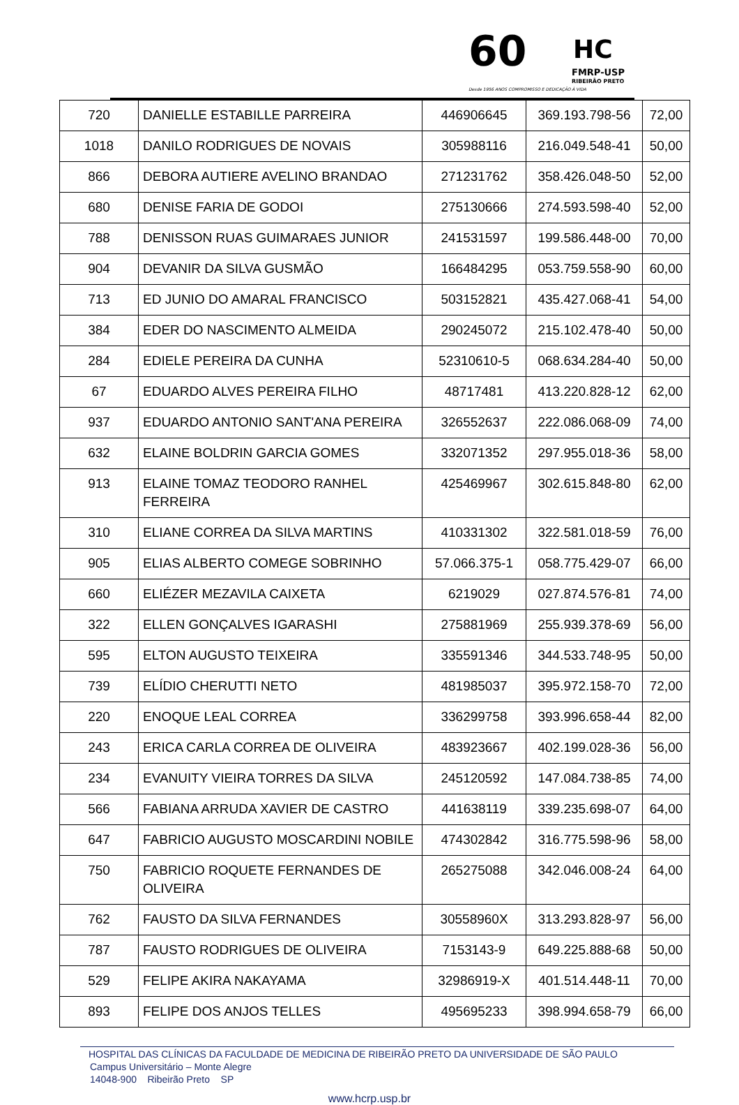60 HC
FMRP-USP
RIBEIRÃO PRETO
Desde 1956 ANOS COMPROMISSO E DEDICAÇÃO À VIDA
| 720 | DANIELLE ESTABILLE PARREIRA | 446906645 | 369.193.798-56 | 72,00 |
| 1018 | DANILO RODRIGUES DE NOVAIS | 305988116 | 216.049.548-41 | 50,00 |
| 866 | DEBORA AUTIERE AVELINO BRANDAO | 271231762 | 358.426.048-50 | 52,00 |
| 680 | DENISE FARIA DE GODOI | 275130666 | 274.593.598-40 | 52,00 |
| 788 | DENISSON RUAS GUIMARAES JUNIOR | 241531597 | 199.586.448-00 | 70,00 |
| 904 | DEVANIR DA SILVA GUSMÃO | 166484295 | 053.759.558-90 | 60,00 |
| 713 | ED JUNIO DO AMARAL FRANCISCO | 503152821 | 435.427.068-41 | 54,00 |
| 384 | EDER DO NASCIMENTO ALMEIDA | 290245072 | 215.102.478-40 | 50,00 |
| 284 | EDIELE PEREIRA DA CUNHA | 52310610-5 | 068.634.284-40 | 50,00 |
| 67 | EDUARDO ALVES PEREIRA FILHO | 48717481 | 413.220.828-12 | 62,00 |
| 937 | EDUARDO ANTONIO SANT'ANA PEREIRA | 326552637 | 222.086.068-09 | 74,00 |
| 632 | ELAINE BOLDRIN GARCIA GOMES | 332071352 | 297.955.018-36 | 58,00 |
| 913 | ELAINE TOMAZ TEODORO RANHEL FERREIRA | 425469967 | 302.615.848-80 | 62,00 |
| 310 | ELIANE CORREA DA SILVA MARTINS | 410331302 | 322.581.018-59 | 76,00 |
| 905 | ELIAS ALBERTO COMEGE SOBRINHO | 57.066.375-1 | 058.775.429-07 | 66,00 |
| 660 | ELIÉZER MEZAVILA CAIXETA | 6219029 | 027.874.576-81 | 74,00 |
| 322 | ELLEN GONÇALVES IGARASHI | 275881969 | 255.939.378-69 | 56,00 |
| 595 | ELTON AUGUSTO TEIXEIRA | 335591346 | 344.533.748-95 | 50,00 |
| 739 | ELÍDIO CHERUTTI NETO | 481985037 | 395.972.158-70 | 72,00 |
| 220 | ENOQUE LEAL CORREA | 336299758 | 393.996.658-44 | 82,00 |
| 243 | ERICA CARLA CORREA DE OLIVEIRA | 483923667 | 402.199.028-36 | 56,00 |
| 234 | EVANUITY VIEIRA TORRES DA SILVA | 245120592 | 147.084.738-85 | 74,00 |
| 566 | FABIANA ARRUDA XAVIER DE CASTRO | 441638119 | 339.235.698-07 | 64,00 |
| 647 | FABRICIO AUGUSTO MOSCARDINI NOBILE | 474302842 | 316.775.598-96 | 58,00 |
| 750 | FABRICIO ROQUETE FERNANDES DE OLIVEIRA | 265275088 | 342.046.008-24 | 64,00 |
| 762 | FAUSTO DA SILVA FERNANDES | 30558960X | 313.293.828-97 | 56,00 |
| 787 | FAUSTO RODRIGUES DE OLIVEIRA | 7153143-9 | 649.225.888-68 | 50,00 |
| 529 | FELIPE AKIRA NAKAYAMA | 32986919-X | 401.514.448-11 | 70,00 |
| 893 | FELIPE DOS ANJOS TELLES | 495695233 | 398.994.658-79 | 66,00 |
HOSPITAL DAS CLÍNICAS DA FACULDADE DE MEDICINA DE RIBEIRÃO PRETO DA UNIVERSIDADE DE SÃO PAULO
Campus Universitário – Monte Alegre
14048-900 Ribeirão Preto SP
www.hcrp.usp.br